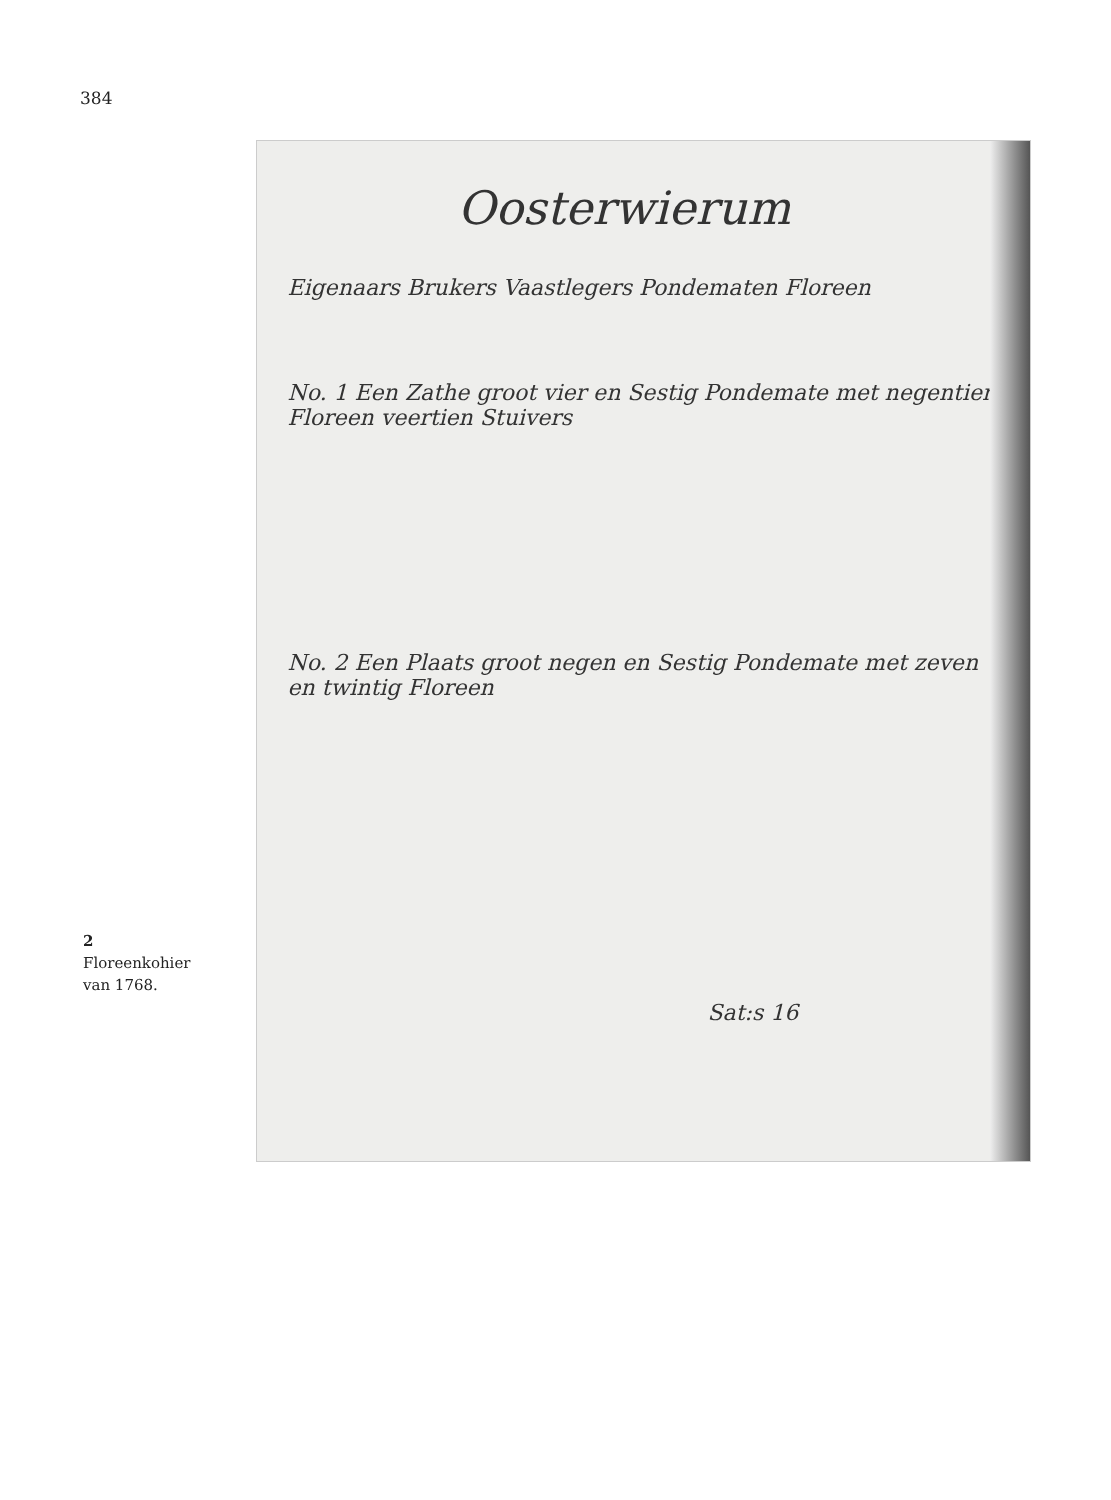384
2
Floreenkohier
van 1768.
Oosterwierum
Eigenaars Brukers Vaastlegers Pondematen Floreen
No. 1 Een Zathe groot vier en Sestig Pondemate met negentien Floreen veertien Stuivers
No. 2 Een Plaats groot negen en Sestig Pondemate met zeven en twintig Floreen
Sat:s 16